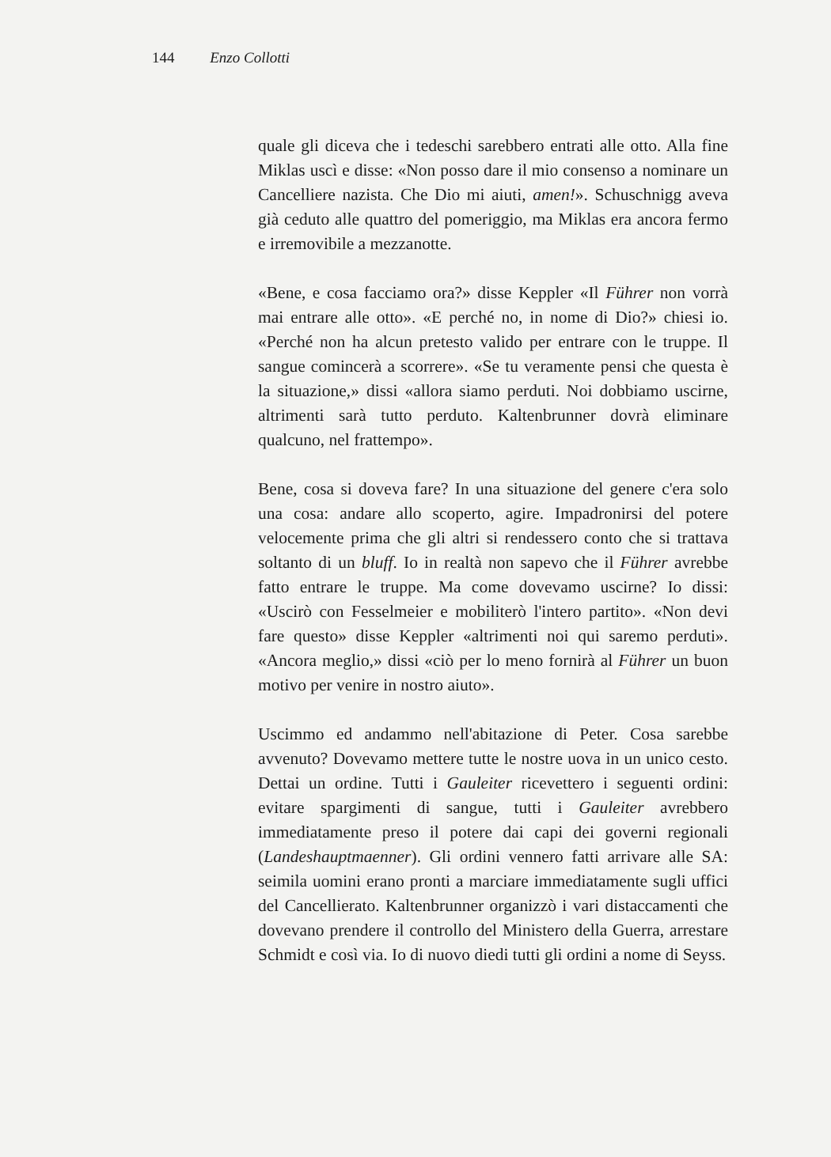144 Enzo Collotti
quale gli diceva che i tedeschi sarebbero entrati alle otto. Alla fine Miklas uscì e disse: «Non posso dare il mio consenso a nominare un Cancelliere nazista. Che Dio mi aiuti, amen!». Schuschnigg aveva già ceduto alle quattro del pomeriggio, ma Miklas era ancora fermo e irremovibile a mezzanotte.
«Bene, e cosa facciamo ora?» disse Keppler «Il Führer non vorrà mai entrare alle otto». «E perché no, in nome di Dio?» chiesi io. «Perché non ha alcun pretesto valido per entrare con le truppe. Il sangue comincerà a scorrere». «Se tu veramente pensi che questa è la situazione,» dissi «allora siamo perduti. Noi dobbiamo uscirne, altrimenti sarà tutto perduto. Kaltenbrunner dovrà eliminare qualcuno, nel frattempo».
Bene, cosa si doveva fare? In una situazione del genere c'era solo una cosa: andare allo scoperto, agire. Impadronirsi del potere velocemente prima che gli altri si rendessero conto che si trattava soltanto di un bluff. Io in realtà non sapevo che il Führer avrebbe fatto entrare le truppe. Ma come dovevamo uscirne? Io dissi: «Uscirò con Fesselmeier e mobiliterò l'intero partito». «Non devi fare questo» disse Keppler «altrimenti noi qui saremo perduti». «Ancora meglio,» dissi «ciò per lo meno fornirà al Führer un buon motivo per venire in nostro aiuto».
Uscimmo ed andammo nell'abitazione di Peter. Cosa sarebbe avvenuto? Dovevamo mettere tutte le nostre uova in un unico cesto. Dettai un ordine. Tutti i Gauleiter ricevettero i seguenti ordini: evitare spargimenti di sangue, tutti i Gauleiter avrebbero immediatamente preso il potere dai capi dei governi regionali (Landeshauptmaenner). Gli ordini vennero fatti arrivare alle SA: seimila uomini erano pronti a marciare immediatamente sugli uffici del Cancellierato. Kaltenbrunner organizzò i vari distaccamenti che dovevano prendere il controllo del Ministero della Guerra, arrestare Schmidt e così via. Io di nuovo diedi tutti gli ordini a nome di Seyss.